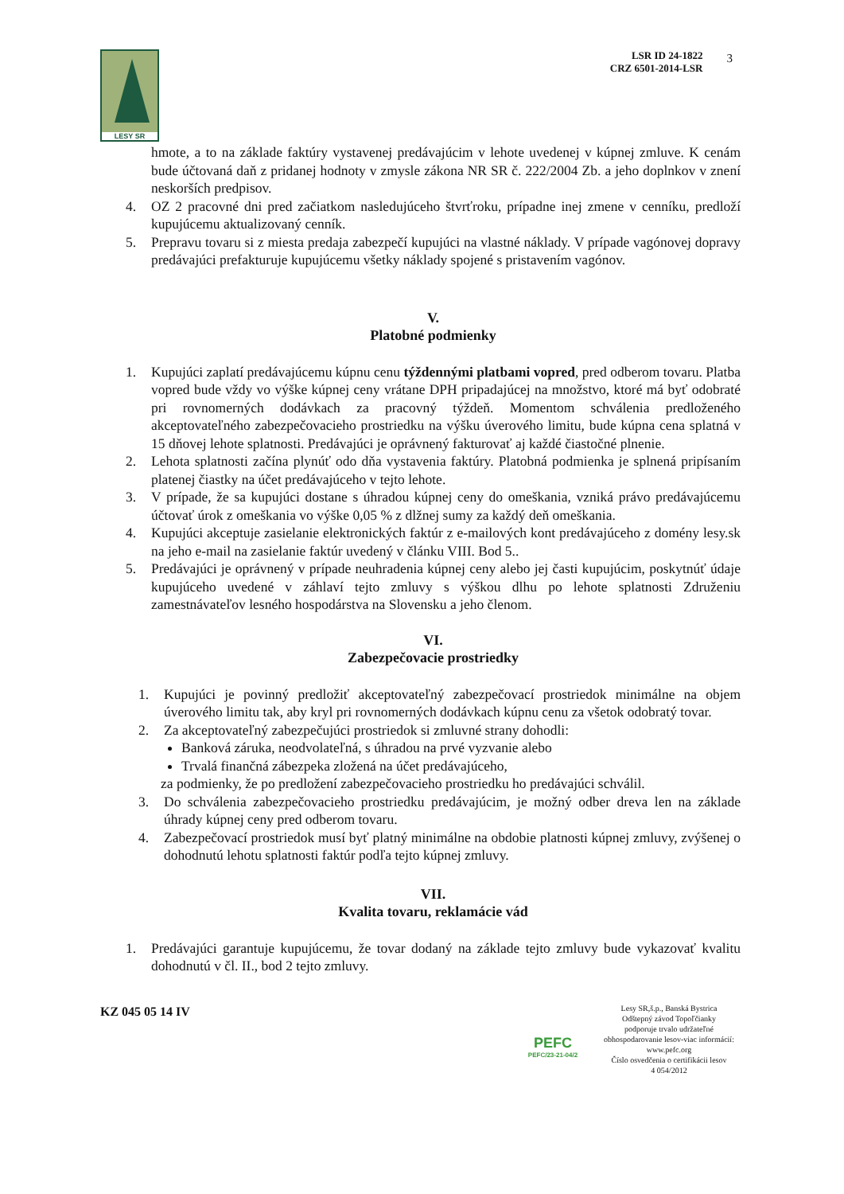LESY SR
LSR ID 24-1822
CRZ 6501-2014-LSR
3
hmote, a to na základe faktúry vystavenej predávajúcim v lehote uvedenej v kúpnej zmluve. K cenám bude účtovaná daň z pridanej hodnoty v zmysle zákona NR SR č. 222/2004 Zb. a jeho doplnkov v znení neskorších predpisov.
4. OZ 2 pracovné dni pred začiatkom nasledujúceho štvrťroku, prípadne inej zmene v cenníku, predloží kupujúcemu aktualizovaný cenník.
5. Prepravu tovaru si z miesta predaja zabezpečí kupujúci na vlastné náklady. V prípade vagónovej dopravy predávajúci prefakturuje kupujúcemu všetky náklady spojené s pristavením vagónov.
V.
Platobné podmienky
1. Kupujúci zaplatí predávajúcemu kúpnu cenu týždennými platbami vopred, pred odberom tovaru. Platba vopred bude vždy vo výške kúpnej ceny vrátane DPH pripadajúcej na množstvo, ktoré má byť odobraté pri rovnomerných dodávkach za pracovný týždeň. Momentom schválenia predloženého akceptovateľného zabezpečovacieho prostriedku na výšku úverového limitu, bude kúpna cena splatná v 15 dňovej lehote splatnosti. Predávajúci je oprávnený fakturovať aj každé čiastočné plnenie.
2. Lehota splatnosti začína plynúť odo dňa vystavenia faktúry. Platobná podmienka je splnená pripísaním platenej čiastky na účet predávajúceho v tejto lehote.
3. V prípade, že sa kupujúci dostane s úhradou kúpnej ceny do omeškania, vzniká právo predávajúcemu účtovať úrok z omeškania vo výške 0,05 % z dlžnej sumy za každý deň omeškania.
4. Kupujúci akceptuje zasielanie elektronických faktúr z e-mailových kont predávajúceho z domény lesy.sk na jeho e-mail na zasielanie faktúr uvedený v článku VIII. Bod 5..
5. Predávajúci je oprávnený v prípade neuhradenia kúpnej ceny alebo jej časti kupujúcim, poskytnúť údaje kupujúceho uvedené v záhlaví tejto zmluvy s výškou dlhu po lehote splatnosti Združeniu zamestnávateľov lesného hospodárstva na Slovensku a jeho členom.
VI.
Zabezpečovacie prostriedky
1. Kupujúci je povinný predložiť akceptovateľný zabezpečovací prostriedok minimálne na objem úverového limitu tak, aby kryl pri rovnomerných dodávkach kúpnu cenu za všetok odobratý tovar.
2. Za akceptovateľný zabezpečujúci prostriedok si zmluvné strany dohodli:
Banková záruka, neodvolateľná, s úhradou na prvé vyzvanie alebo
Trvalá finančná zábezpeka zložená na účet predávajúceho,
za podmienky, že po predložení zabezpečovacieho prostriedku ho predávajúci schválil.
3. Do schválenia zabezpečovacieho prostriedku predávajúcim, je možný odber dreva len na základe úhrady kúpnej ceny pred odberom tovaru.
4. Zabezpečovací prostriedok musí byť platný minimálne na obdobie platnosti kúpnej zmluvy, zvýšenej o dohodnutú lehotu splatnosti faktúr podľa tejto kúpnej zmluvy.
VII.
Kvalita tovaru, reklamácie vád
1. Predávajúci garantuje kupujúcemu, že tovar dodaný na základe tejto zmluvy bude vykazovať kvalitu dohodnutú v čl. II., bod 2 tejto zmluvy.
KZ 045 05 14 IV
PEFC
PEFC/23-21-04/2
Lesy SR,š.p., Banská Bystrica
Odštepný závod Topoľčianky
podporuje trvalo udržateľné
obhospodarovanie lesov-viac informácií:
www.pefc.org
Číslo osvedčenia o certifikácii lesov
4 054/2012